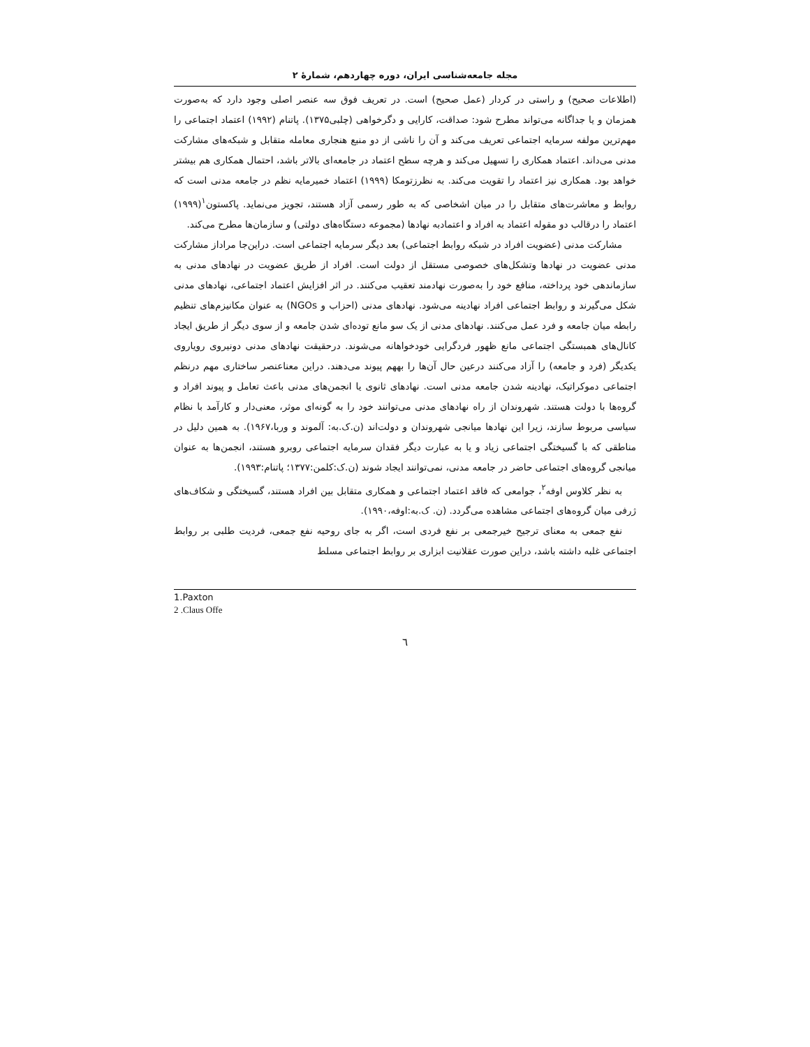مجله جامعه‌شناسی ایران، دوره چهاردهم، شمارهٔ ۲
(اطلاعات صحیح) و راستی در کردار (عمل صحیح) است. در تعریف فوق سه عنصر اصلی وجود دارد که به‌صورت همزمان و یا جداگانه می‌تواند مطرح شود: صداقت، کارایی و دگرخواهی (چلبی۱۳۷۵). پاتنام (۱۹۹۲) اعتماد اجتماعی را مهم‌ترین مولفه سرمایه اجتماعی تعریف می‌کند و آن را ناشی از دو منبع هنجاری معامله متقابل و شبکه‌های مشارکت مدنی می‌داند. اعتماد همکاری را تسهیل می‌کند و هرچه سطح اعتماد در جامعه‌ای بالاتر باشد، احتمال همکاری هم بیشتر خواهد بود. همکاری نیز اعتماد را تقویت می‌کند. به نظرزتومکا (۱۹۹۹) اعتماد خمیرمایه نظم در جامعه مدنی است که روابط و معاشرت‌های متقابل را در میان اشخاصی که به طور رسمی آزاد هستند، تجویز می‌نماید. پاکستون<sup>۱</sup>(۱۹۹۹) اعتماد را درقالب دو مقوله اعتماد به افراد و اعتمادبه نهادها (مجموعه دستگاه‌های دولتی) و سازمان‌ها مطرح می‌کند.
مشارکت مدنی (عضویت افراد در شبکه روابط اجتماعی) بعد دیگر سرمایه اجتماعی است. دراین‌جا مراداز مشارکت مدنی عضویت در نهادها وتشکل‌های خصوصی مستقل از دولت است. افراد از طریق عضویت در نهادهای مدنی به سازماندهی خود پرداخته، منافع خود را به‌صورت نهادمند تعقیب می‌کنند. در اثر افزایش اعتماد اجتماعی، نهادهای مدنی شکل می‌گیرند و روابط اجتماعی افراد نهادینه می‌شود. نهادهای مدنی (احزاب و NGOs) به عنوان مکانیزم‌های تنظیم رابطه میان جامعه و فرد عمل می‌کنند. نهادهای مدنی از یک سو مانع توده‌ای شدن جامعه و از سوی دیگر از طریق ایجاد کانال‌های همبستگی اجتماعی مانع ظهور فردگرایی خودخواهانه می‌شوند. درحقیقت نهادهای مدنی دونیروی رویاروی یکدیگر (فرد و جامعه) را آزاد می‌کنند درعین حال آن‌ها را بههم پیوند می‌دهند. دراین معناعنصر ساختاری مهم درنظم اجتماعی دموکراتیک، نهادینه شدن جامعه مدنی است. نهادهای ثانوی یا انجمن‌های مدنی باعث تعامل و پیوند افراد و گروه‌ها با دولت هستند. شهروندان از راه نهادهای مدنی می‌توانند خود را به گونه‌ای موثر، معنی‌دار و کارآمد با نظام سیاسی مربوط سازند، زیرا این نهادها میانجی شهروندان و دولت‌اند (ن.ک.به: آلموند و وربا،۱۹۶۷). به همین دلیل در مناطقی که با گسیختگی اجتماعی زیاد و یا به عبارت دیگر فقدان سرمایه اجتماعی روبرو هستند، انجمن‌ها به عنوان میانجی گروه‌های اجتماعی حاضر در جامعه مدنی، نمی‌توانند ایجاد شوند (ن.ک:کلمن:۱۳۷۷؛ پاتنام:۱۹۹۳).
به نظر کلاوس اوفه<sup>۲</sup>، جوامعی که فاقد اعتماد اجتماعی و همکاری متقابل بین افراد هستند، گسیختگی و شکاف‌های ژرفی میان گروه‌های اجتماعی مشاهده می‌گردد. (ن. ک.به:اوفه،۱۹۹۰).
نفع جمعی به معنای ترجیح خیرجمعی بر نفع فردی است، اگر به جای روحیه نفع جمعی، فردیت طلبی بر روابط اجتماعی غلبه داشته باشد، دراین صورت عقلانیت ابزاری بر روابط اجتماعی مسلط
1.Paxton
2 .Claus Offe
٦